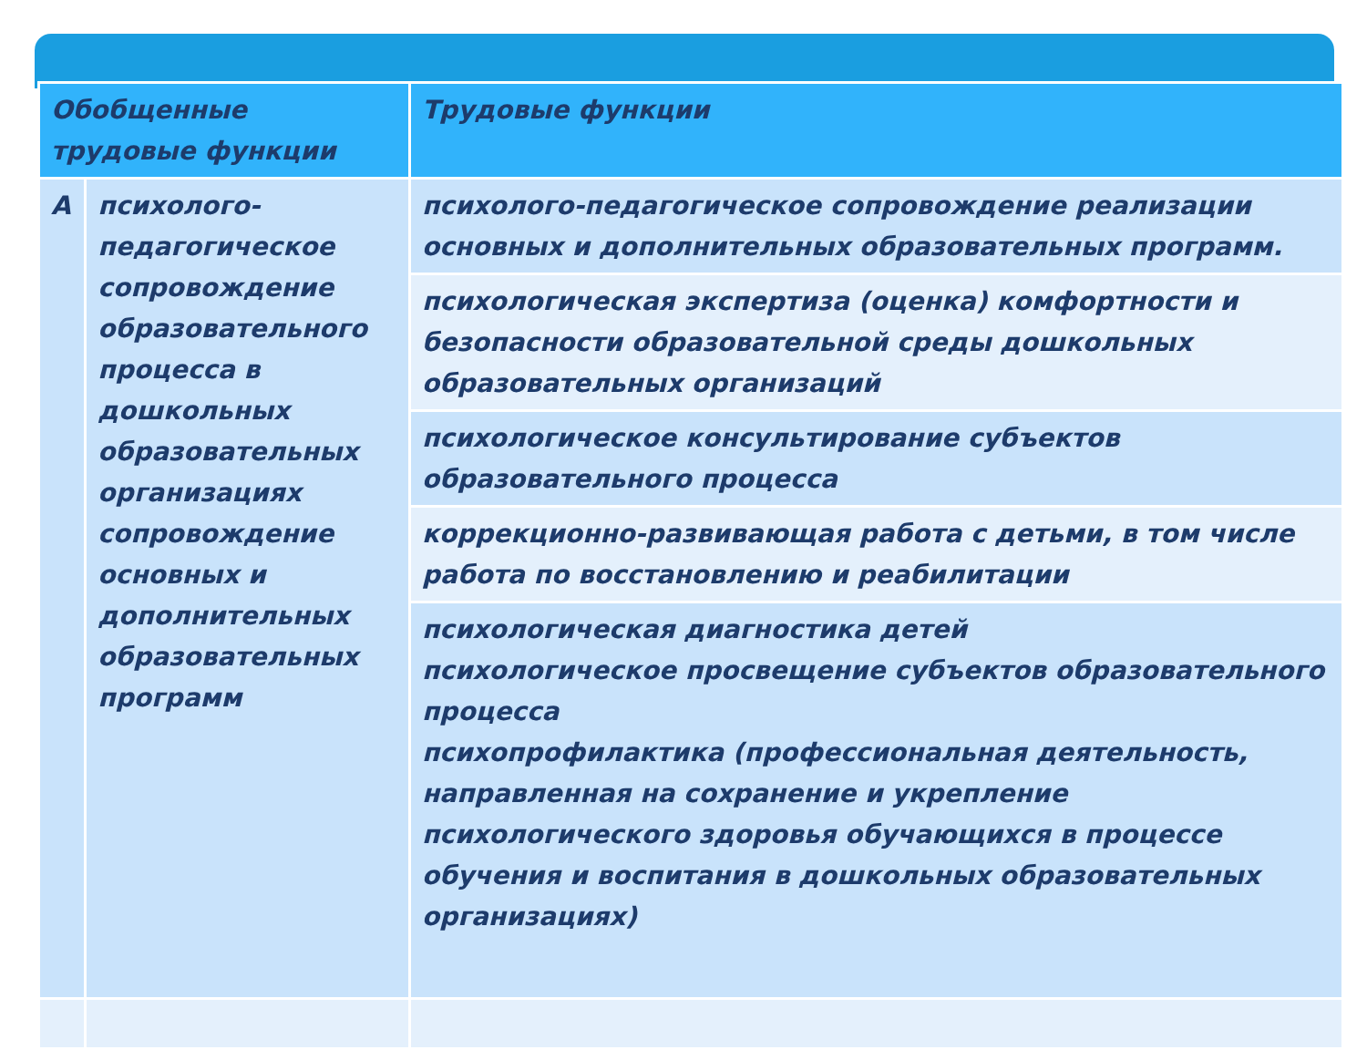| Обобщенные трудовые функции | | Трудовые функции |
| --- | --- | --- |
| А | психолого-педагогическое сопровождение образовательного процесса в дошкольных образовательных организациях сопровождение основных и дополнительных образовательных программ | психолого-педагогическое сопровождение реализации основных и дополнительных образовательных программ. |
| | | психологическая экспертиза (оценка) комфортности и безопасности образовательной среды дошкольных образовательных организаций |
| | | психологическое консультирование субъектов образовательного процесса |
| | | коррекционно-развивающая работа с детьми, в том числе работа по восстановлению и реабилитации |
| | | психологическая диагностика детей психологическое просвещение субъектов образовательного процесса психопрофилактика (профессиональная деятельность, направленная на сохранение и укрепление психологического здоровья обучающихся в процессе обучения и воспитания в дошкольных образовательных организациях) |